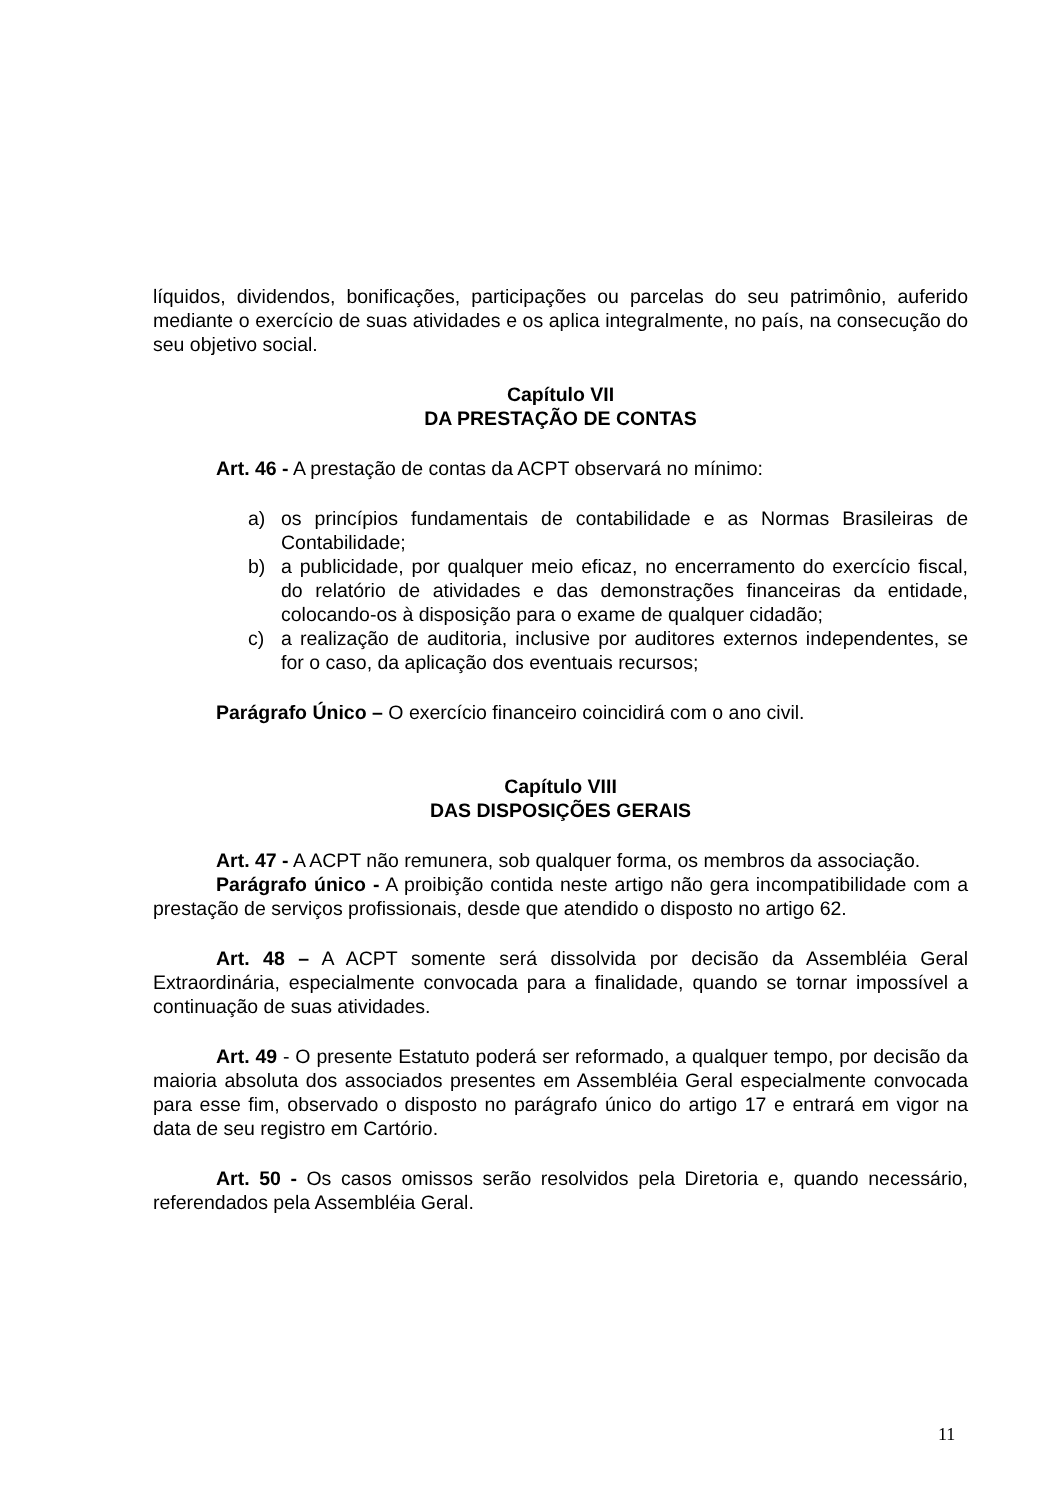líquidos, dividendos, bonificações, participações ou parcelas do seu patrimônio, auferido mediante o exercício de suas atividades e os aplica integralmente, no país, na consecução do seu objetivo social.
Capítulo VII
DA PRESTAÇÃO DE CONTAS
Art. 46 - A prestação de contas da ACPT observará no mínimo:
a) os princípios fundamentais de contabilidade e as Normas Brasileiras de Contabilidade;
b) a publicidade, por qualquer meio eficaz, no encerramento do exercício fiscal, do relatório de atividades e das demonstrações financeiras da entidade, colocando-os à disposição para o exame de qualquer cidadão;
c) a realização de auditoria, inclusive por auditores externos independentes, se for o caso, da aplicação dos eventuais recursos;
Parágrafo Único – O exercício financeiro coincidirá com o ano civil.
Capítulo VIII
DAS DISPOSIÇÕES GERAIS
Art. 47 - A ACPT não remunera, sob qualquer forma, os membros da associação.
Parágrafo único - A proibição contida neste artigo não gera incompatibilidade com a prestação de serviços profissionais, desde que atendido o disposto no artigo 62.
Art. 48 – A ACPT somente será dissolvida por decisão da Assembléia Geral Extraordinária, especialmente convocada para a finalidade, quando se tornar impossível a continuação de suas atividades.
Art. 49 - O presente Estatuto poderá ser reformado, a qualquer tempo, por decisão da maioria absoluta dos associados presentes em Assembléia Geral especialmente convocada para esse fim, observado o disposto no parágrafo único do artigo 17 e entrará em vigor na data de seu registro em Cartório.
Art. 50 - Os casos omissos serão resolvidos pela Diretoria e, quando necessário, referendados pela Assembléia Geral.
11